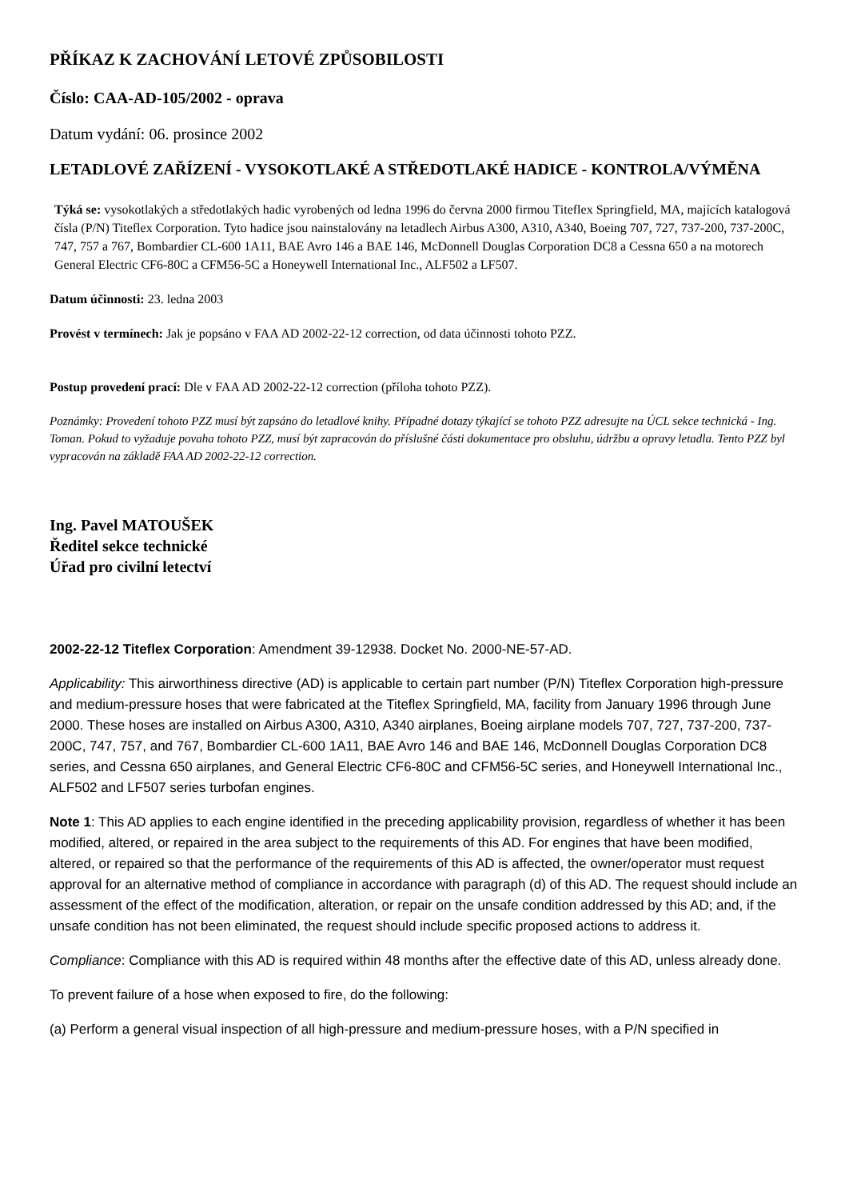PŘÍKAZ K ZACHOVÁNÍ LETOVÉ ZPŮSOBILOSTI
Číslo: CAA-AD-105/2002 - oprava
Datum vydání: 06. prosince 2002
LETADLOVÉ ZAŘÍZENÍ - VYSOKOTLAKÉ A STŘEDOTLAKÉ HADICE - KONTROLA/VÝMĚNA
Týká se: vysokotlakých a středotlakých hadic vyrobených od ledna 1996 do června 2000 firmou Titeflex Springfield, MA, majících katalogová čísla (P/N) Titeflex Corporation. Tyto hadice jsou nainstalovány na letadlech Airbus A300, A310, A340, Boeing 707, 727, 737-200, 737-200C, 747, 757 a 767, Bombardier CL-600 1A11, BAE Avro 146 a BAE 146, McDonnell Douglas Corporation DC8 a Cessna 650 a na motorech General Electric CF6-80C a CFM56-5C a Honeywell International Inc., ALF502 a LF507.
Datum účinnosti: 23. ledna 2003
Provést v termínech: Jak je popsáno v FAA AD 2002-22-12 correction, od data účinnosti tohoto PZZ.
Postup provedení prací: Dle v FAA AD 2002-22-12 correction (příloha tohoto PZZ).
Poznámky: Provedení tohoto PZZ musí být zapsáno do letadlové knihy. Případné dotazy týkající se tohoto PZZ adresujte na ÚCL sekce technická - Ing. Toman. Pokud to vyžaduje povaha tohoto PZZ, musí být zapracován do příslušné části dokumentace pro obsluhu, údržbu a opravy letadla. Tento PZZ byl vypracován na základě FAA AD 2002-22-12 correction.
Ing. Pavel MATOUŠEK
Ředitel sekce technické
Úřad pro civilní letectví
2002-22-12 Titeflex Corporation: Amendment 39-12938. Docket No. 2000-NE-57-AD.
Applicability: This airworthiness directive (AD) is applicable to certain part number (P/N) Titeflex Corporation high-pressure and medium-pressure hoses that were fabricated at the Titeflex Springfield, MA, facility from January 1996 through June 2000. These hoses are installed on Airbus A300, A310, A340 airplanes, Boeing airplane models 707, 727, 737-200, 737-200C, 747, 757, and 767, Bombardier CL-600 1A11, BAE Avro 146 and BAE 146, McDonnell Douglas Corporation DC8 series, and Cessna 650 airplanes, and General Electric CF6-80C and CFM56-5C series, and Honeywell International Inc., ALF502 and LF507 series turbofan engines.
Note 1: This AD applies to each engine identified in the preceding applicability provision, regardless of whether it has been modified, altered, or repaired in the area subject to the requirements of this AD. For engines that have been modified, altered, or repaired so that the performance of the requirements of this AD is affected, the owner/operator must request approval for an alternative method of compliance in accordance with paragraph (d) of this AD. The request should include an assessment of the effect of the modification, alteration, or repair on the unsafe condition addressed by this AD; and, if the unsafe condition has not been eliminated, the request should include specific proposed actions to address it.
Compliance: Compliance with this AD is required within 48 months after the effective date of this AD, unless already done.
To prevent failure of a hose when exposed to fire, do the following:
(a) Perform a general visual inspection of all high-pressure and medium-pressure hoses, with a P/N specified in